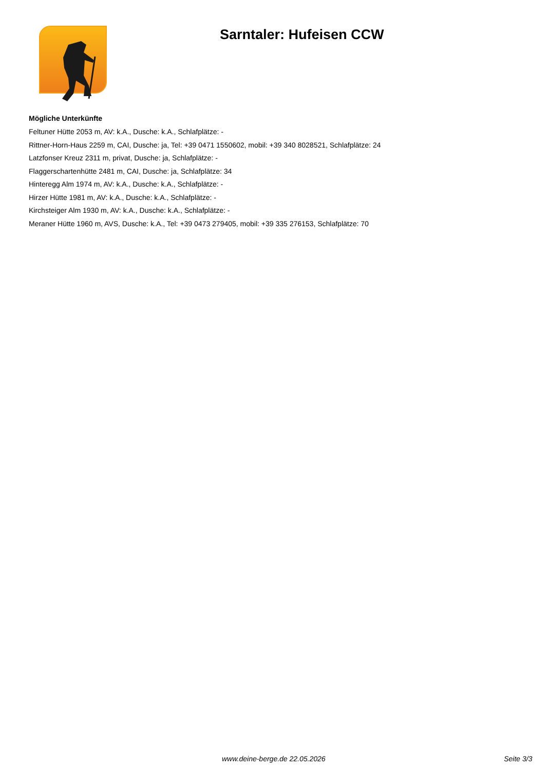Sarntaler: Hufeisen CCW
Mögliche Unterkünfte
Feltuner Hütte 2053 m, AV: k.A., Dusche: k.A., Schlafplätze: -
Rittner-Horn-Haus 2259 m, CAI, Dusche: ja, Tel: +39 0471 1550602, mobil: +39 340 8028521, Schlafplätze: 24
Latzfonser Kreuz 2311 m, privat, Dusche: ja, Schlafplätze: -
Flaggerschartenhütte 2481 m, CAI, Dusche: ja, Schlafplätze: 34
Hinteregg Alm 1974 m, AV: k.A., Dusche: k.A., Schlafplätze: -
Hirzer Hütte 1981 m, AV: k.A., Dusche: k.A., Schlafplätze: -
Kirchsteiger Alm 1930 m, AV: k.A., Dusche: k.A., Schlafplätze: -
Meraner Hütte 1960 m, AVS, Dusche: k.A., Tel: +39 0473 279405, mobil: +39 335 276153, Schlafplätze: 70
www.deine-berge.de 22.05.2026 Seite 3/3